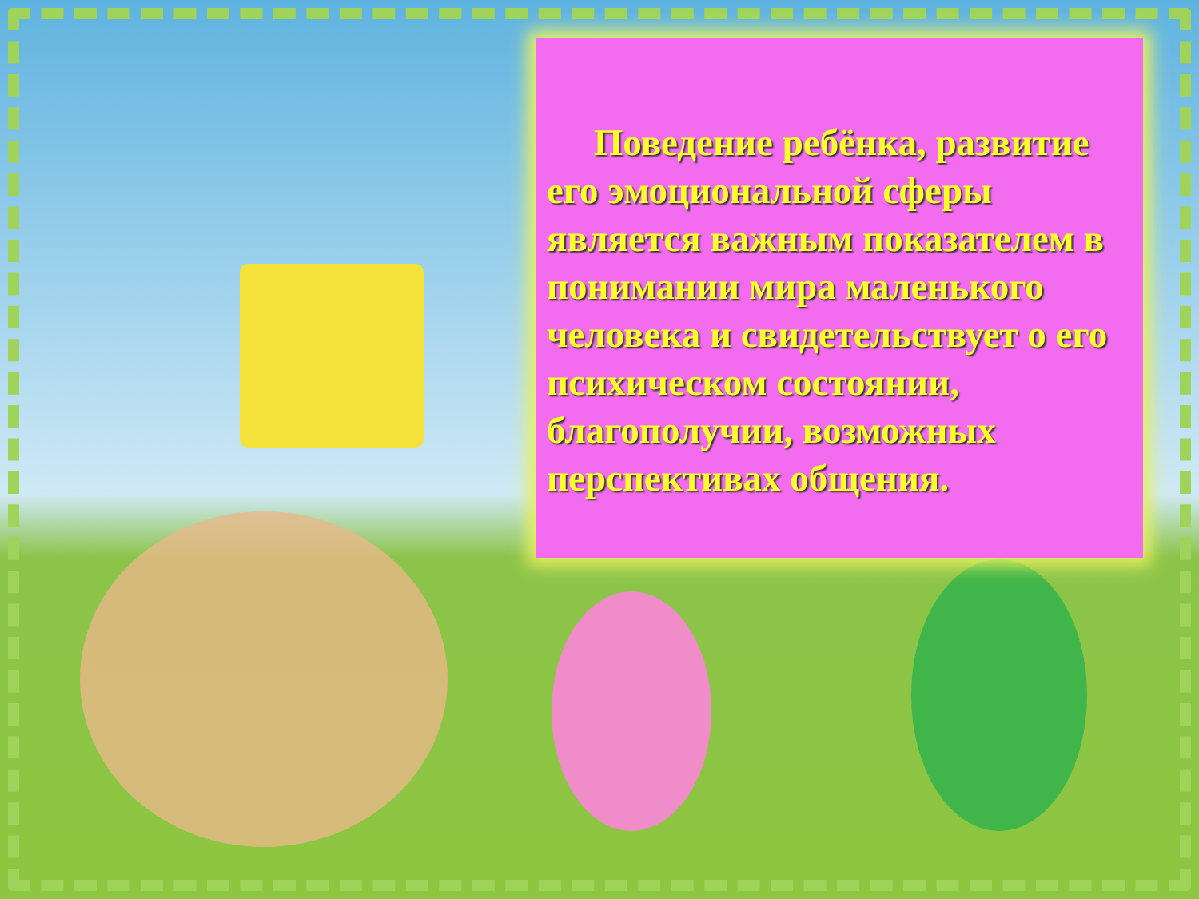Поведение ребёнка, развитие его эмоциональной сферы является важным показателем в понимании мира маленького человека и свидетельствует о его психическом состоянии, благополучии, возможных перспективах общения.